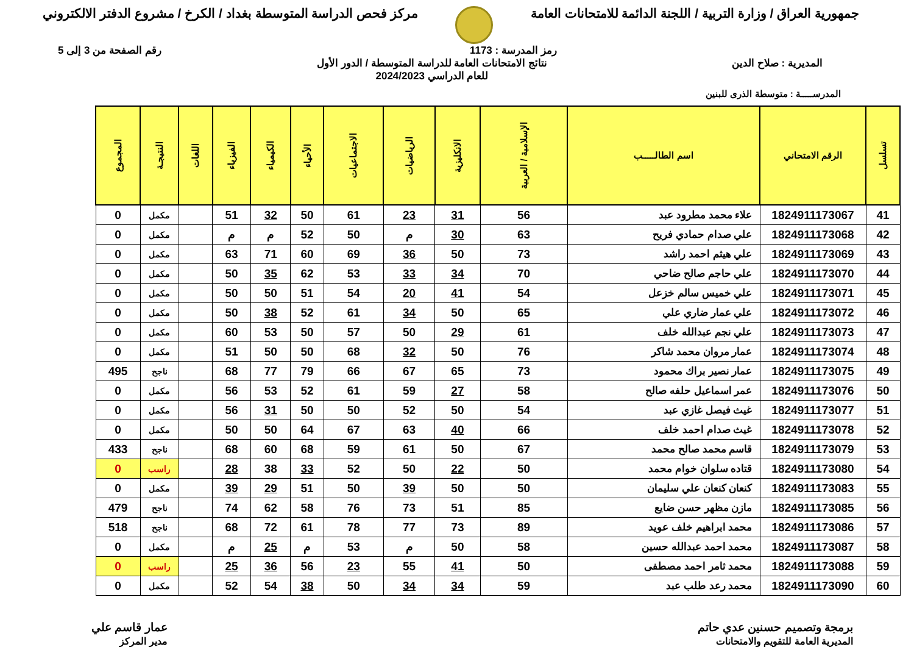جمهورية العراق / وزارة التربية / اللجنة الدائمة للامتحانات العامة
مركز فحص الدراسة المتوسطة بغداد / الكرخ / مشروع الدفتر الالكتروني
رمز المدرسة : 1173 رقم الصفحة من 3 إلى 5
المديرية : صلاح الدين نتائج الامتحانات العامة للدراسة المتوسطة / الدور الأول
للعام الدراسي 2024/2023
المدرســـــة : متوسطة الذرى للبنين
| تسلسل | الرقم الامتحاني | اسم الطالـــــب | الإسلامية / العربية | الانكليزية | الرياضيات | الاجتماعيات | الأحياء | الكيمياء | الفيزياء | اللغات | النتيجـة | المجموع |
| --- | --- | --- | --- | --- | --- | --- | --- | --- | --- | --- | --- | --- |
| 41 | 1824911173067 | علاء محمد مطرود عبد | 56 | 31 | 23 | 61 | 50 | 32 | 51 | | مكمل | 0 |
| 42 | 1824911173068 | علي صدام حمادي فريح | 63 | 30 | م | 50 | 52 | م | م | | مكمل | 0 |
| 43 | 1824911173069 | علي هيثم احمد راشد | 73 | 50 | 36 | 69 | 60 | 71 | 63 | | مكمل | 0 |
| 44 | 1824911173070 | علي حاجم صالح ضاحي | 70 | 34 | 33 | 53 | 62 | 35 | 50 | | مكمل | 0 |
| 45 | 1824911173071 | علي خميس سالم خزعل | 54 | 41 | 20 | 54 | 51 | 50 | 50 | | مكمل | 0 |
| 46 | 1824911173072 | علي عمار ضاري علي | 65 | 50 | 34 | 61 | 52 | 38 | 50 | | مكمل | 0 |
| 47 | 1824911173073 | علي نجم عبدالله خلف | 61 | 29 | 50 | 57 | 50 | 53 | 60 | | مكمل | 0 |
| 48 | 1824911173074 | عمار مروان محمد شاكر | 76 | 50 | 32 | 68 | 50 | 50 | 51 | | مكمل | 0 |
| 49 | 1824911173075 | عمار نصير براك محمود | 73 | 65 | 67 | 66 | 79 | 77 | 68 | | ناجح | 495 |
| 50 | 1824911173076 | عمر اسماعيل حلفه صالح | 58 | 27 | 59 | 61 | 52 | 53 | 56 | | مكمل | 0 |
| 51 | 1824911173077 | غيث فيصل غازي عبد | 54 | 50 | 52 | 50 | 50 | 31 | 56 | | مكمل | 0 |
| 52 | 1824911173078 | غيث صدام احمد خلف | 66 | 40 | 63 | 67 | 64 | 50 | 50 | | مكمل | 0 |
| 53 | 1824911173079 | قاسم محمد صالح محمد | 67 | 50 | 61 | 59 | 68 | 60 | 68 | | ناجح | 433 |
| 54 | 1824911173080 | قتاده سلوان خوام محمد | 50 | 22 | 50 | 52 | 33 | 38 | 28 | | راسب | 0 |
| 55 | 1824911173083 | كنعان كنعان علي سليمان | 50 | 50 | 39 | 50 | 51 | 29 | 39 | | مكمل | 0 |
| 56 | 1824911173085 | مازن مظهر حسن ضايع | 85 | 51 | 73 | 76 | 58 | 62 | 74 | | ناجح | 479 |
| 57 | 1824911173086 | محمد ابراهيم خلف عويد | 89 | 73 | 77 | 78 | 61 | 72 | 68 | | ناجح | 518 |
| 58 | 1824911173087 | محمد احمد عبدالله حسين | 58 | 50 | م | 53 | م | 25 | م | | مكمل | 0 |
| 59 | 1824911173088 | محمد ثامر احمد مصطفى | 50 | 41 | 55 | 23 | 56 | 36 | 25 | | راسب | 0 |
| 60 | 1824911173090 | محمد رعد طلب عبد | 59 | 34 | 34 | 50 | 38 | 54 | 52 | | مكمل | 0 |
برمجة وتصميم حسنين عدي حاتم
المديرية العامة للتقويم والامتحانات
عمار قاسم علي
مدير المركز